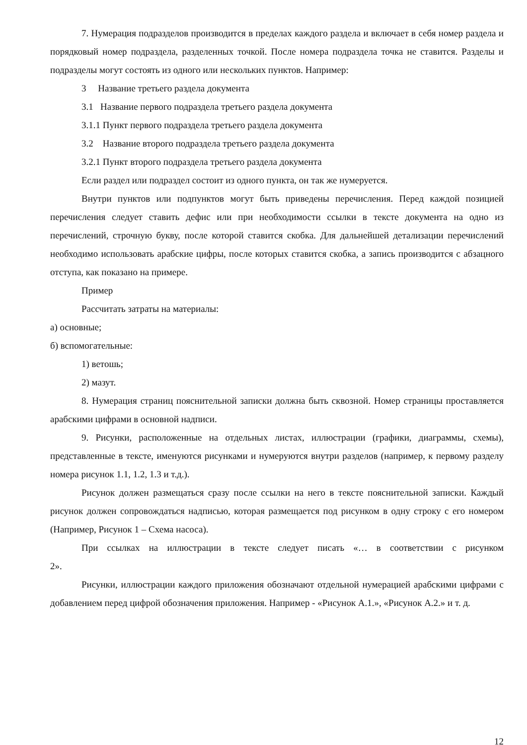7. Нумерация подразделов производится в пределах каждого раздела и включает в себя номер раздела и порядковый номер подраздела, разделенных точкой. После номера подраздела точка не ставится. Разделы и подразделы могут состоять из одного или нескольких пунктов. Например:
3 Название третьего раздела документа
3.1 Название первого подраздела третьего раздела документа
3.1.1 Пункт первого подраздела третьего раздела документа
3.2 Название второго подраздела третьего раздела документа
3.2.1 Пункт второго подраздела третьего раздела документа
Если раздел или подраздел состоит из одного пункта, он так же нумеруется.
Внутри пунктов или подпунктов могут быть приведены перечисления. Перед каждой позицией перечисления следует ставить дефис или при необходимости ссылки в тексте документа на одно из перечислений, строчную букву, после которой ставится скобка. Для дальнейшей детализации перечислений необходимо использовать арабские цифры, после которых ставится скобка, а запись производится с абзацного отступа, как показано на примере.
Пример
Рассчитать затраты на материалы:
а) основные;
б) вспомогательные:
1) ветошь;
2) мазут.
8. Нумерация страниц пояснительной записки должна быть сквозной. Номер страницы проставляется арабскими цифрами в основной надписи.
9. Рисунки, расположенные на отдельных листах, иллюстрации (графики, диаграммы, схемы), представленные в тексте, именуются рисунками и нумеруются внутри разделов (например, к первому разделу номера рисунок 1.1, 1.2, 1.3 и т.д.).
Рисунок должен размещаться сразу после ссылки на него в тексте пояснительной записки. Каждый рисунок должен сопровождаться надписью, которая размещается под рисунком в одну строку с его номером (Например, Рисунок 1 – Схема насоса).
При ссылках на иллюстрации в тексте следует писать «… в соответствии с рисунком
2».
Рисунки, иллюстрации каждого приложения обозначают отдельной нумерацией арабскими цифрами с добавлением перед цифрой обозначения приложения. Например - «Рисунок А.1.», «Рисунок А.2.» и т. д.
12